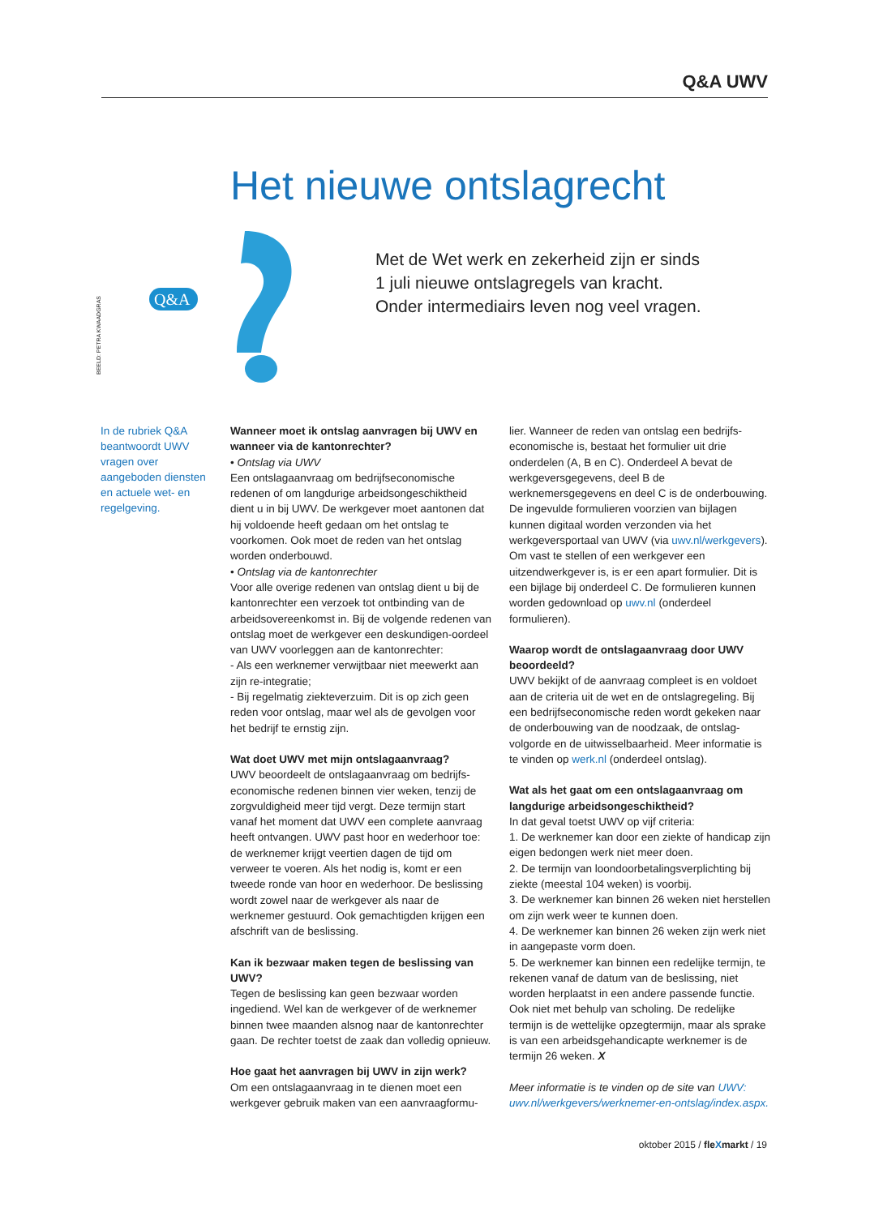Q&A UWV
Het nieuwe ontslagrecht
BEELD: PETRA KWAADGRAS
Q&A
Met de Wet werk en zekerheid zijn er sinds
1 juli nieuwe ontslagregels van kracht.
Onder intermediairs leven nog veel vragen.
In de rubriek Q&A beantwoordt UWV vragen over aangeboden diensten en actuele wet- en regelgeving.
Wanneer moet ik ontslag aanvragen bij UWV en wanneer via de kantonrechter?
• Ontslag via UWV
Een ontslagaanvraag om bedrijfseconomische redenen of om langdurige arbeidsongeschiktheid dient u in bij UWV. De werkgever moet aantonen dat hij voldoende heeft gedaan om het ontslag te voorkomen. Ook moet de reden van het ontslag worden onderbouwd.
• Ontslag via de kantonrechter
Voor alle overige redenen van ontslag dient u bij de kantonrechter een verzoek tot ontbinding van de arbeidsovereenkomst in. Bij de volgende redenen van ontslag moet de werkgever een deskundigen-oordeel van UWV voorleggen aan de kantonrechter:
- Als een werknemer verwijtbaar niet meewerkt aan zijn re-integratie;
- Bij regelmatig ziekteverzuim. Dit is op zich geen reden voor ontslag, maar wel als de gevolgen voor het bedrijf te ernstig zijn.
Wat doet UWV met mijn ontslagaanvraag?
UWV beoordeelt de ontslagaanvraag om bedrijfs-economische redenen binnen vier weken, tenzij de zorgvuldigheid meer tijd vergt. Deze termijn start vanaf het moment dat UWV een complete aanvraag heeft ontvangen. UWV past hoor en wederhoor toe: de werknemer krijgt veertien dagen de tijd om verweer te voeren. Als het nodig is, komt er een tweede ronde van hoor en wederhoor. De beslissing wordt zowel naar de werkgever als naar de werknemer gestuurd. Ook gemachtigden krijgen een afschrift van de beslissing.
Kan ik bezwaar maken tegen de beslissing van UWV?
Tegen de beslissing kan geen bezwaar worden ingediend. Wel kan de werkgever of de werknemer binnen twee maanden alsnog naar de kantonrechter gaan. De rechter toetst de zaak dan volledig opnieuw.
Hoe gaat het aanvragen bij UWV in zijn werk?
Om een ontslagaanvraag in te dienen moet een werkgever gebruik maken van een aanvraagformu-
lier. Wanneer de reden van ontslag een bedrijfs-economische is, bestaat het formulier uit drie onderdelen (A, B en C). Onderdeel A bevat de werkgeversgegevens, deel B de werknemersgegevens en deel C is de onderbouwing. De ingevulde formulieren voorzien van bijlagen kunnen digitaal worden verzonden via het werkgeversportaal van UWV (via uwv.nl/werkgevers). Om vast te stellen of een werkgever een uitzendwerkgever is, is er een apart formulier. Dit is een bijlage bij onderdeel C. De formulieren kunnen worden gedownload op uwv.nl (onderdeel formulieren).
Waarop wordt de ontslagaanvraag door UWV beoordeeld?
UWV bekijkt of de aanvraag compleet is en voldoet aan de criteria uit de wet en de ontslagregeling. Bij een bedrijfseconomische reden wordt gekeken naar de onderbouwing van de noodzaak, de ontslag-volgorde en de uitwisselbaarheid. Meer informatie is te vinden op werk.nl (onderdeel ontslag).
Wat als het gaat om een ontslagaanvraag om langdurige arbeidsongeschiktheid?
In dat geval toetst UWV op vijf criteria:
1. De werknemer kan door een ziekte of handicap zijn eigen bedongen werk niet meer doen.
2. De termijn van loondoorbetalingsverplichting bij ziekte (meestal 104 weken) is voorbij.
3. De werknemer kan binnen 26 weken niet herstellen om zijn werk weer te kunnen doen.
4. De werknemer kan binnen 26 weken zijn werk niet in aangepaste vorm doen.
5. De werknemer kan binnen een redelijke termijn, te rekenen vanaf de datum van de beslissing, niet worden herplaatst in een andere passende functie. Ook niet met behulp van scholing. De redelijke termijn is de wettelijke opzegtermijn, maar als sprake is van een arbeidsgehandicapte werknemer is de termijn 26 weken. X
Meer informatie is te vinden op de site van UWV: uwv.nl/werkgevers/werknemer-en-ontslag/index.aspx.
oktober 2015 / fleXmarkt / 19